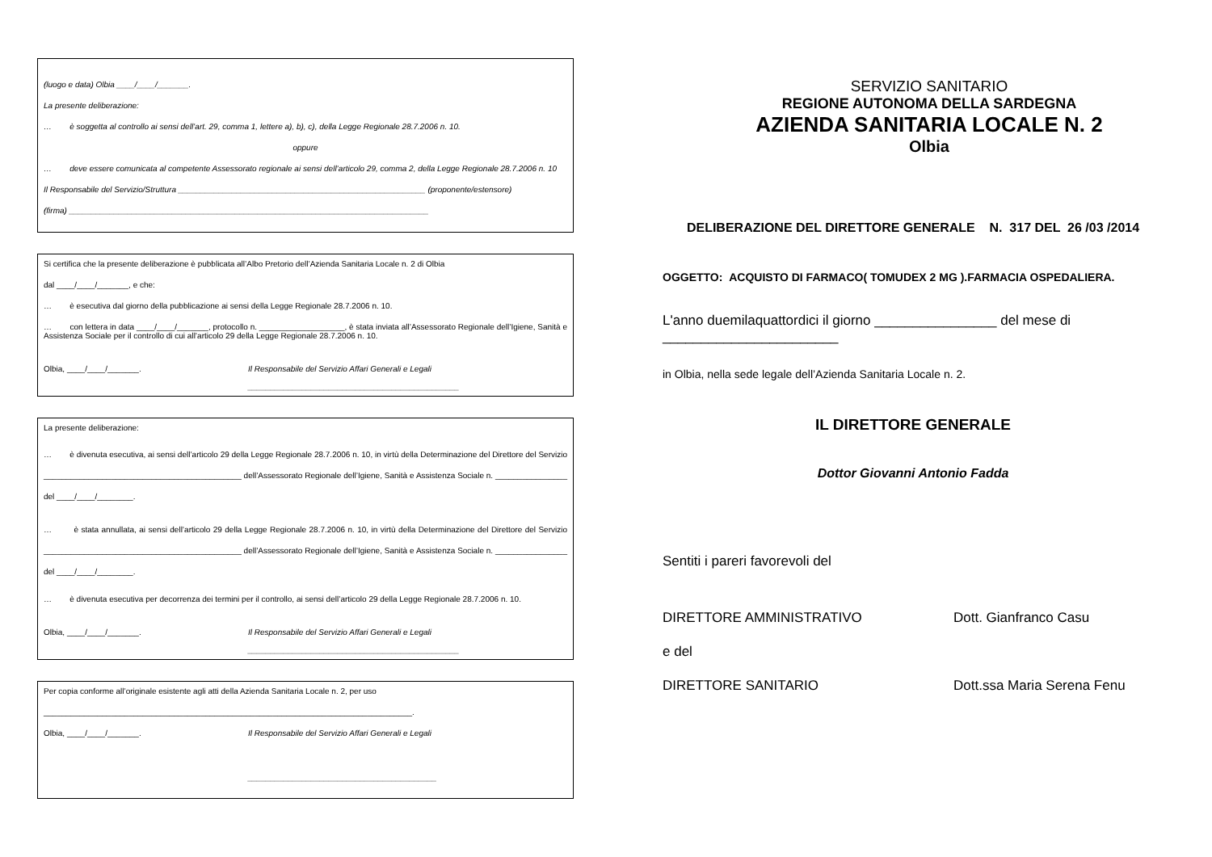(luogo e data) Olbia ____/____/_______.
La presente deliberazione:
… è soggetta al controllo ai sensi dell’art. 29, comma 1, lettere a), b), c), della Legge Regionale 28.7.2006 n. 10.
oppure
… deve essere comunicata al competente Assessorato regionale ai sensi dell’articolo 29, comma 2, della Legge Regionale 28.7.2006 n. 10
Il Responsabile del Servizio/Struttura _______________________________________________________ (proponente/estensore)
(firma) ________________________________________________________________________________
Si certifica che la presente deliberazione è pubblicata all’Albo Pretorio dell’Azienda Sanitaria Locale n. 2 di Olbia
dal ____/____/_______, e che:
… è esecutiva dal giorno della pubblicazione ai sensi della Legge Regionale 28.7.2006 n. 10.
… con lettera in data ____/____/_______, protocollo n. ___________________, è stata inviata all’Assessorato Regionale dell’Igiene, Sanità e Assistenza Sociale per il controllo di cui all’articolo 29 della Legge Regionale 28.7.2006 n. 10.
Olbia, ____/____/_______. Il Responsabile del Servizio Affari Generali e Legali
_______________________________________________
La presente deliberazione:
… è divenuta esecutiva, ai sensi dell’articolo 29 della Legge Regionale 28.7.2006 n. 10, in virtù della Determinazione del Direttore del Servizio ____________________________________________ dell’Assessorato Regionale dell’Igiene, Sanità e Assistenza Sociale n. ________________ del ____/____/________.
… è stata annullata, ai sensi dell’articolo 29 della Legge Regionale 28.7.2006 n. 10, in virtù della Determinazione del Direttore del Servizio ____________________________________________ dell’Assessorato Regionale dell’Igiene, Sanità e Assistenza Sociale n. ________________ del ____/____/________.
… è divenuta esecutiva per decorrenza dei termini per il controllo, ai sensi dell’articolo 29 della Legge Regionale 28.7.2006 n. 10.
Olbia, ____/____/_______. Il Responsabile del Servizio Affari Generali e Legali
_______________________________________________
Per copia conforme all’originale esistente agli atti della Azienda Sanitaria Locale n. 2, per uso
__________________________________________________________________________________.
Olbia, ____/____/_______. Il Responsabile del Servizio Affari Generali e Legali
__________________________________________
SERVIZIO SANITARIO
REGIONE AUTONOMA DELLA SARDEGNA
AZIENDA SANITARIA LOCALE N. 2
Olbia
DELIBERAZIONE DEL DIRETTORE GENERALE N. 317 DEL 26 /03 /2014
OGGETTO: ACQUISTO DI FARMACO( TOMUDEX 2 MG ).FARMACIA OSPEDALIERA.
L'anno duemilaquattordici il giorno ________________ del mese di _______________________
in Olbia, nella sede legale dell’Azienda Sanitaria Locale n. 2.
IL DIRETTORE GENERALE
Dottor Giovanni Antonio Fadda
Sentiti i pareri favorevoli del
DIRETTORE AMMINISTRATIVO Dott. Gianfranco Casu
e del
DIRETTORE SANITARIO Dott.ssa Maria Serena Fenu